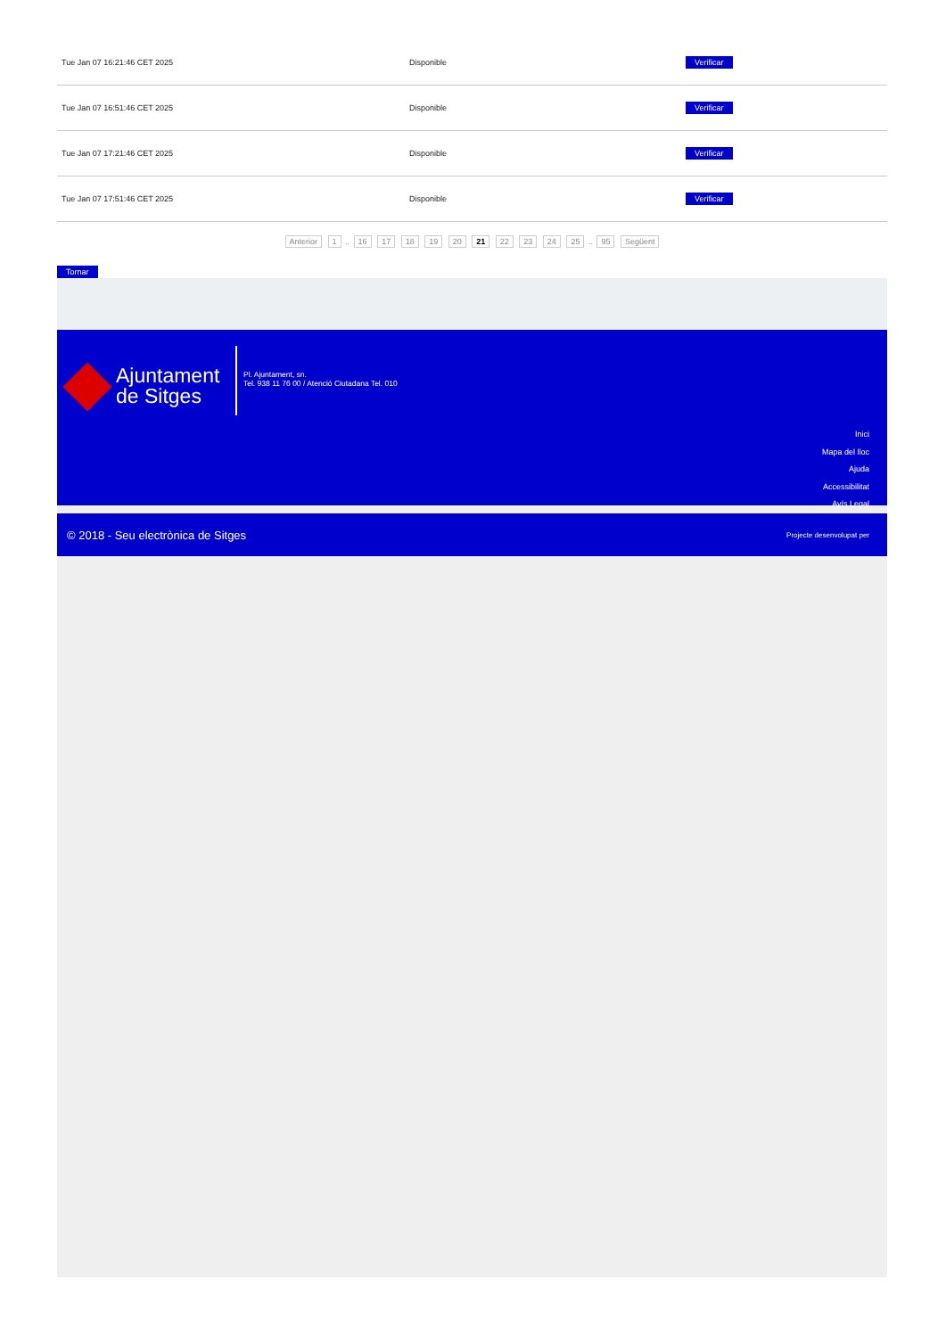| Tue Jan 07 16:21:46 CET 2025 | Disponible | Verificar |
| Tue Jan 07 16:51:46 CET 2025 | Disponible | Verificar |
| Tue Jan 07 17:21:46 CET 2025 | Disponible | Verificar |
| Tue Jan 07 17:51:46 CET 2025 | Disponible | Verificar |
Anterior 1 .. 16 17 18 19 20 21 22 23 24 25 .. 95 Següent
Tornar
Ajuntament
de Sitges
Pl. Ajuntament, sn.
Tel. 938 11 76 00 / Atenció Ciutadana Tel. 010
Inici
Mapa del lloc
Ajuda
Accessibilitat
Avís Legal
© 2018 - Seu electrònica de Sitges Projecte desenvolupat per